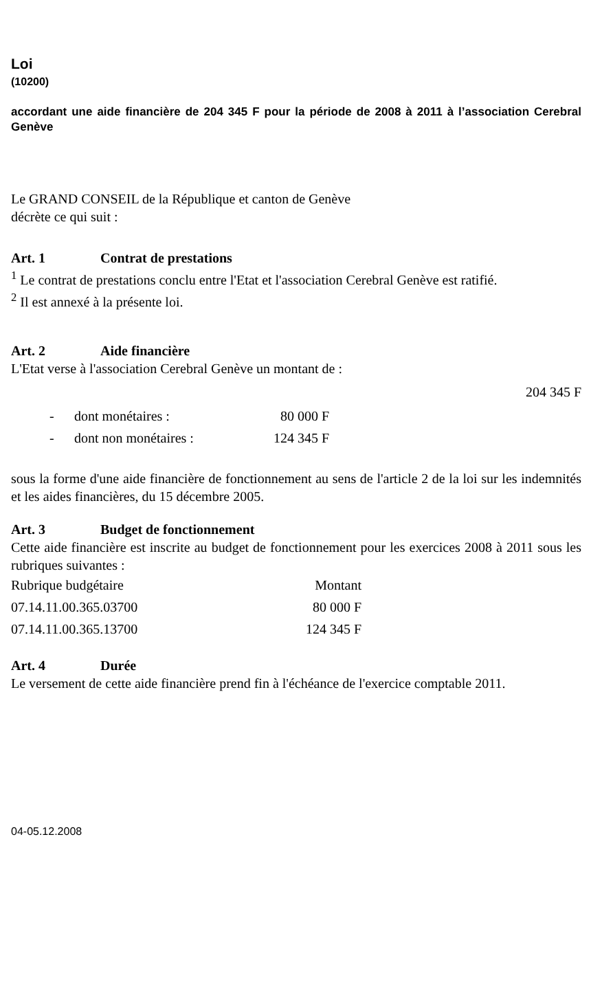Loi
(10200)
accordant une aide financière de 204 345 F pour la période de 2008 à 2011 à l’association Cerebral Genève
Le GRAND CONSEIL de la République et canton de Genève
décrète ce qui suit :
Art. 1 Contrat de prestations
<sup>1</sup> Le contrat de prestations conclu entre l'Etat et l'association Cerebral Genève est ratifié.
<sup>2</sup> Il est annexé à la présente loi.
Art. 2 Aide financière
L'Etat verse à l'association Cerebral Genève un montant de :
204 345 F
| - | dont monétaires : | 80 000 F |
| - | dont non monétaires : | 124 345 F |
sous la forme d'une aide financière de fonctionnement au sens de l'article 2 de la loi sur les indemnités et les aides financières, du 15 décembre 2005.
Art. 3 Budget de fonctionnement
Cette aide financière est inscrite au budget de fonctionnement pour les exercices 2008 à 2011 sous les rubriques suivantes :
| Rubrique budgétaire | Montant |
| 07.14.11.00.365.03700 | 80 000 F |
| 07.14.11.00.365.13700 | 124 345 F |
Art. 4 Durée
Le versement de cette aide financière prend fin à l'échéance de l'exercice comptable 2011.
04-05.12.2008